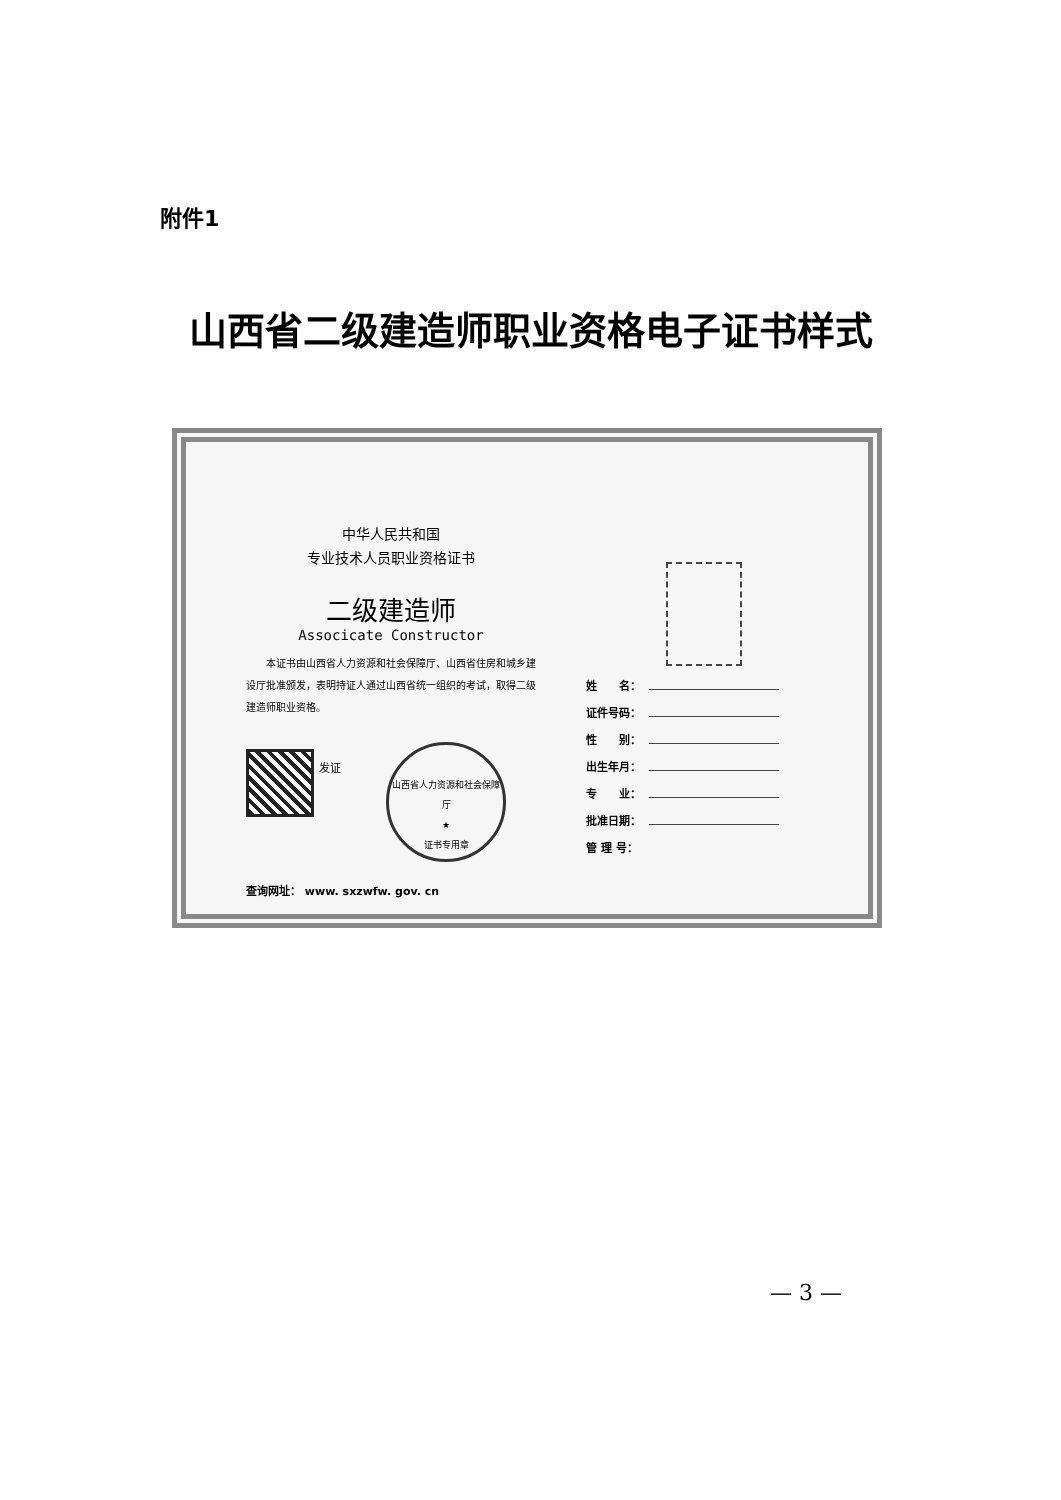附件1
山西省二级建造师职业资格电子证书样式
中华人民共和国
专业技术人员职业资格证书
二级建造师
Associcate Constructor
　　本证书由山西省人力资源和社会保障厅、山西省住房和城乡建设厅批准颁发，表明持证人通过山西省统一组织的考试，取得二级建造师职业资格。
发证
山西省人力资源和社会保障厅
★
证书专用章
查询网址： www. sxzwfw. gov. cn
姓　　名：
证件号码：
性　　别：
出生年月：
专　　业：
批准日期：
管 理 号：
— 3 —